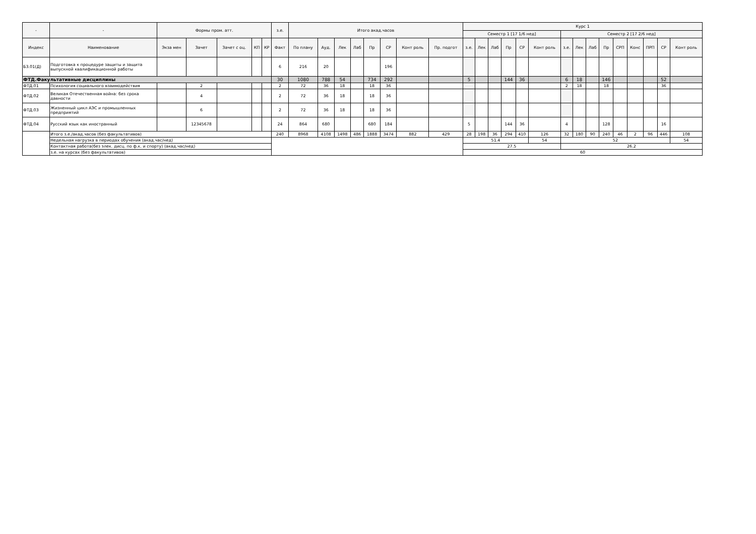| - | - | Формы пром. атт. | | | | | з.е. | Итого акад.часов | | | | | | | | Курс 1 | | | | | | | | | | | | | | |
| --- | --- | --- | --- | --- | --- | --- | --- | --- | --- | --- | --- | --- | --- | --- | --- | --- | --- | --- | --- | --- | --- | --- | --- | --- | --- | --- | --- | --- | --- | --- |
| | | | | | | | | | | | | | | | | Семестр 1 [17 1/6 нед] | | | | | | Семестр 2 [17 2/6 нед] | | | | | | | | |
| Индекс | Наименование | Экза мен | Зачет | Зачет с оц. | КП | КР | Факт | По плану | Ауд. | Лек | Лаб | Пр | СР | Конт роль | Пр. подгот | з.е. | Лек | Лаб | Пр | СР | Конт роль | з.е. | Лек | Лаб | Пр | СРП | Конс | ПРП | СР | Конт роль |
| Б3.01(Д) | Подготовка к процедуре защиты и защита выпускной квалификационной работы | | | | | | 6 | 216 | 20 | | | | 196 | | | | | | | | | | | | | | | | | |
| ФТД.Факультативные дисциплины | | | | | | | 30 | 1080 | 788 | 54 | | 734 | 292 | | | 5 | | | 144 | 36 | | 6 | 18 | | 146 | | | | 52 | |
| ФТД.01 | Психология социального взаимодействия | | 2 | | | | 2 | 72 | 36 | 18 | | 18 | 36 | | | | | | | | | 2 | 18 | | 18 | | | | 36 | |
| ФТД.02 | Великая Отечественная война: без срока давности | | 4 | | | | 2 | 72 | 36 | 18 | | 18 | 36 | | | | | | | | | | | | | | | | | |
| ФТД.03 | Жизненный цикл АЭС и промышленных предприятий | | 6 | | | | 2 | 72 | 36 | 18 | | 18 | 36 | | | | | | | | | | | | | | | | | |
| ФТД.04 | Русский язык как иностранный | | 12345678 | | | | 24 | 864 | 680 | | | 680 | 184 | | | 5 | | | 144 | 36 | | 4 | | | 128 | | | | 16 | |
| | Итого з.е./акад.часов (без факультативов) | | | | | | 240 | 8968 | 4108 | 1498 | 486 | 1888 | 3474 | 882 | 429 | 28 | 198 | 36 | 294 | 410 | 126 | 32 | 180 | 90 | 240 | 46 | 2 | 96 | 446 | 108 |
| | Недельная нагрузка в периодах обучения (акад.час/нед) | | | | | | | | | | | | | | | 51.4 | | | | | 54 | 52 | | | | | | | | 54 |
| | Контактная работа(без элек. дисц. по ф.к. и спорту) (акад.час/нед) | | | | | | | | | | | | | | | 27.5 | | | | | | 26.2 | | | | | | | | |
| | з.е. на курсах (без факультативов) | | | | | | | | | | | | | | | 60 | | | | | | | | | | | | | | |